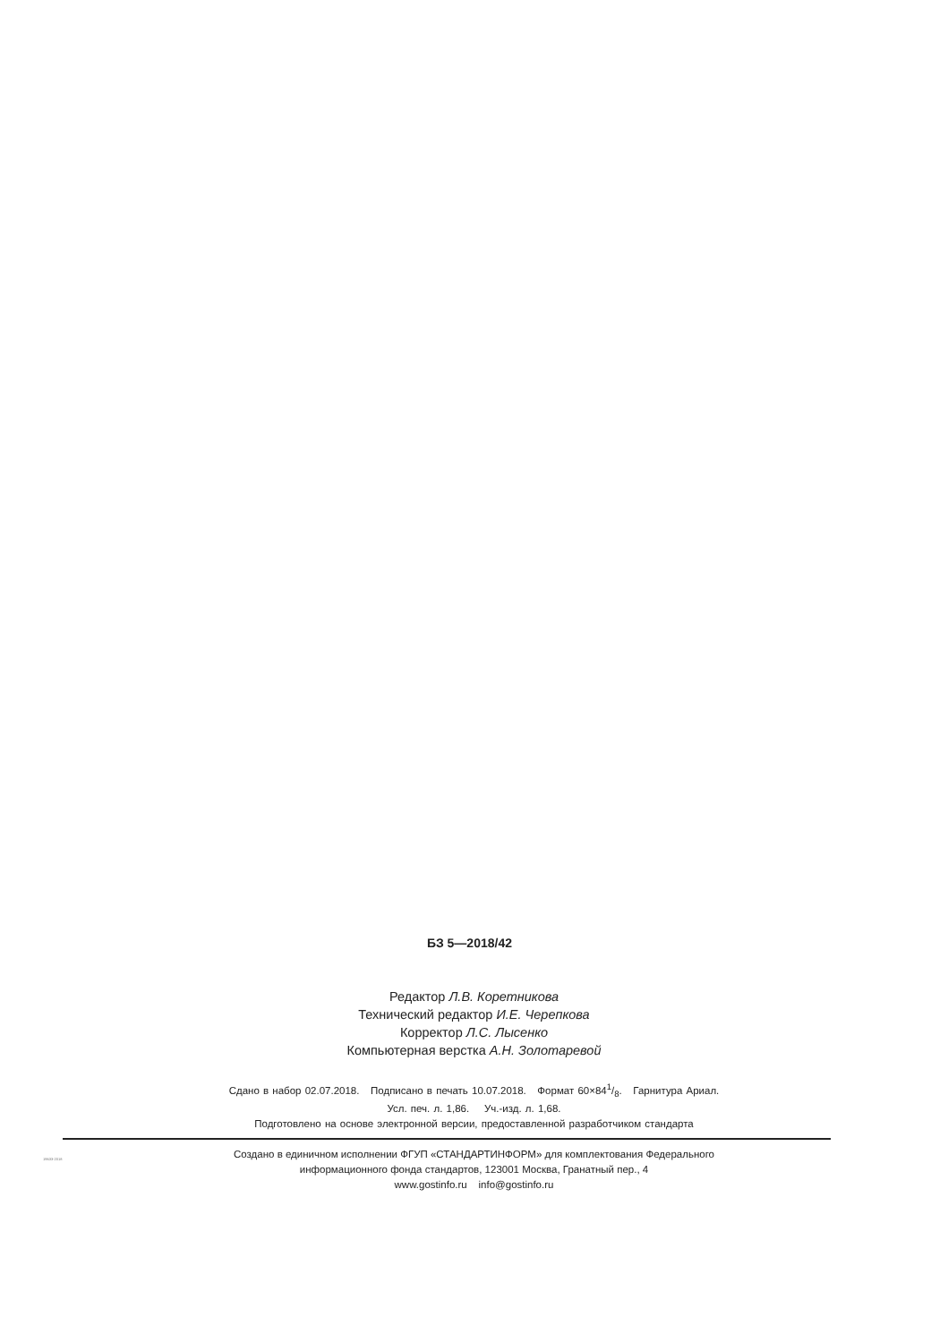БЗ 5—2018/42
Редактор Л.В. Коретникова
Технический редактор И.Е. Черепкова
Корректор Л.С. Лысенко
Компьютерная верстка А.Н. Золотаревой
Сдано в набор 02.07.2018. Подписано в печать 10.07.2018. Формат 60×841/8. Гарнитура Ариал.
Усл. печ. л. 1,86. Уч.-изд. л. 1,68.
Подготовлено на основе электронной версии, предоставленной разработчиком стандарта
Создано в единичном исполнении ФГУП «СТАНДАРТИНФОРМ» для комплектования Федерального
информационного фонда стандартов, 123001 Москва, Гранатный пер., 4
www.gostinfo.ru info@gostinfo.ru
19633-2018